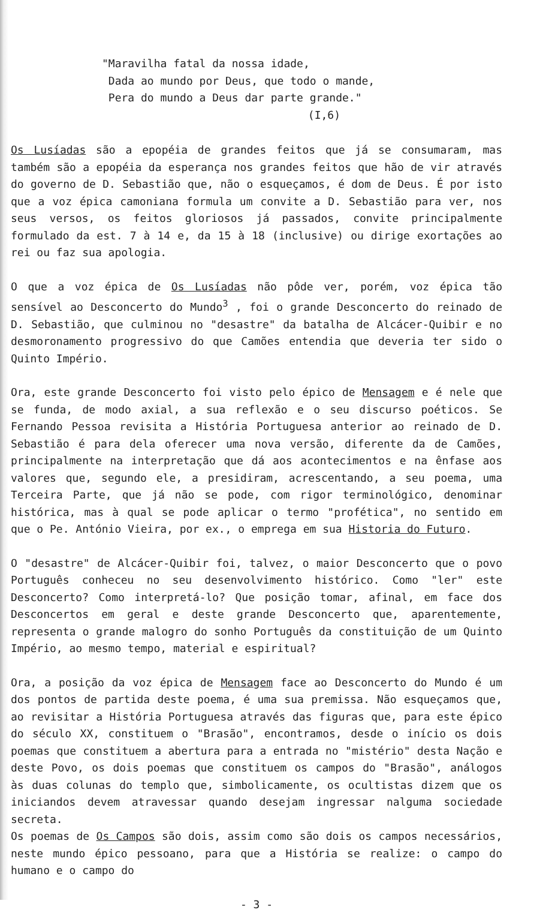"Maravilha fatal da nossa idade,
Dada ao mundo por Deus, que todo o mande,
Pera do mundo a Deus dar parte grande."
(I,6)
Os Lusíadas são a epopéia de grandes feitos que já se consumaram, mas também são a epopéia da esperança nos grandes feitos que hão de vir através do governo de D. Sebastião que, não o esqueçamos, é dom de Deus. É por isto que a voz épica camoniana formula um convite a D. Sebastião para ver, nos seus versos, os feitos gloriosos já passados, convite principalmente formulado da est. 7 à 14 e, da 15 à 18 (inclusive) ou dirige exortações ao rei ou faz sua apologia.
O que a voz épica de Os Lusíadas não pôde ver, porém, voz épica tão sensível ao Desconcerto do Mundo<sup>3</sup> , foi o grande Desconcerto do reinado de D. Sebastião, que culminou no "desastre" da batalha de Alcácer-Quibir e no desmoronamento progressivo do que Camões entendia que deveria ter sido o Quinto Império.
Ora, este grande Desconcerto foi visto pelo épico de Mensagem e é nele que se funda, de modo axial, a sua reflexão e o seu discurso poéticos. Se Fernando Pessoa revisita a História Portuguesa anterior ao reinado de D. Sebastião é para dela oferecer uma nova versão, diferente da de Camões, principalmente na interpretação que dá aos acontecimentos e na ênfase aos valores que, segundo ele, a presidiram, acrescentando, a seu poema, uma Terceira Parte, que já não se pode, com rigor terminológico, denominar histórica, mas à qual se pode aplicar o termo "profética", no sentido em que o Pe. António Vieira, por ex., o emprega em sua Historia do Futuro.
O "desastre" de Alcácer-Quibir foi, talvez, o maior Desconcerto que o povo Português conheceu no seu desenvolvimento histórico. Como "ler" este Desconcerto? Como interpretá-lo? Que posição tomar, afinal, em face dos Desconcertos em geral e deste grande Desconcerto que, aparentemente, representa o grande malogro do sonho Português da constituição de um Quinto Império, ao mesmo tempo, material e espiritual?
Ora, a posição da voz épica de Mensagem face ao Desconcerto do Mundo é um dos pontos de partida deste poema, é uma sua premissa. Não esqueçamos que, ao revisitar a História Portuguesa através das figuras que, para este épico do século XX, constituem o "Brasão", encontramos, desde o início os dois poemas que constituem a abertura para a entrada no "mistério" desta Nação e deste Povo, os dois poemas que constituem os campos do "Brasão", análogos às duas colunas do templo que, simbolicamente, os ocultistas dizem que os iniciandos devem atravessar quando desejam ingressar nalguma sociedade secreta.
Os poemas de Os Campos são dois, assim como são dois os campos necessários, neste mundo épico pessoano, para que a História se realize: o campo do humano e o campo do
- 3 -